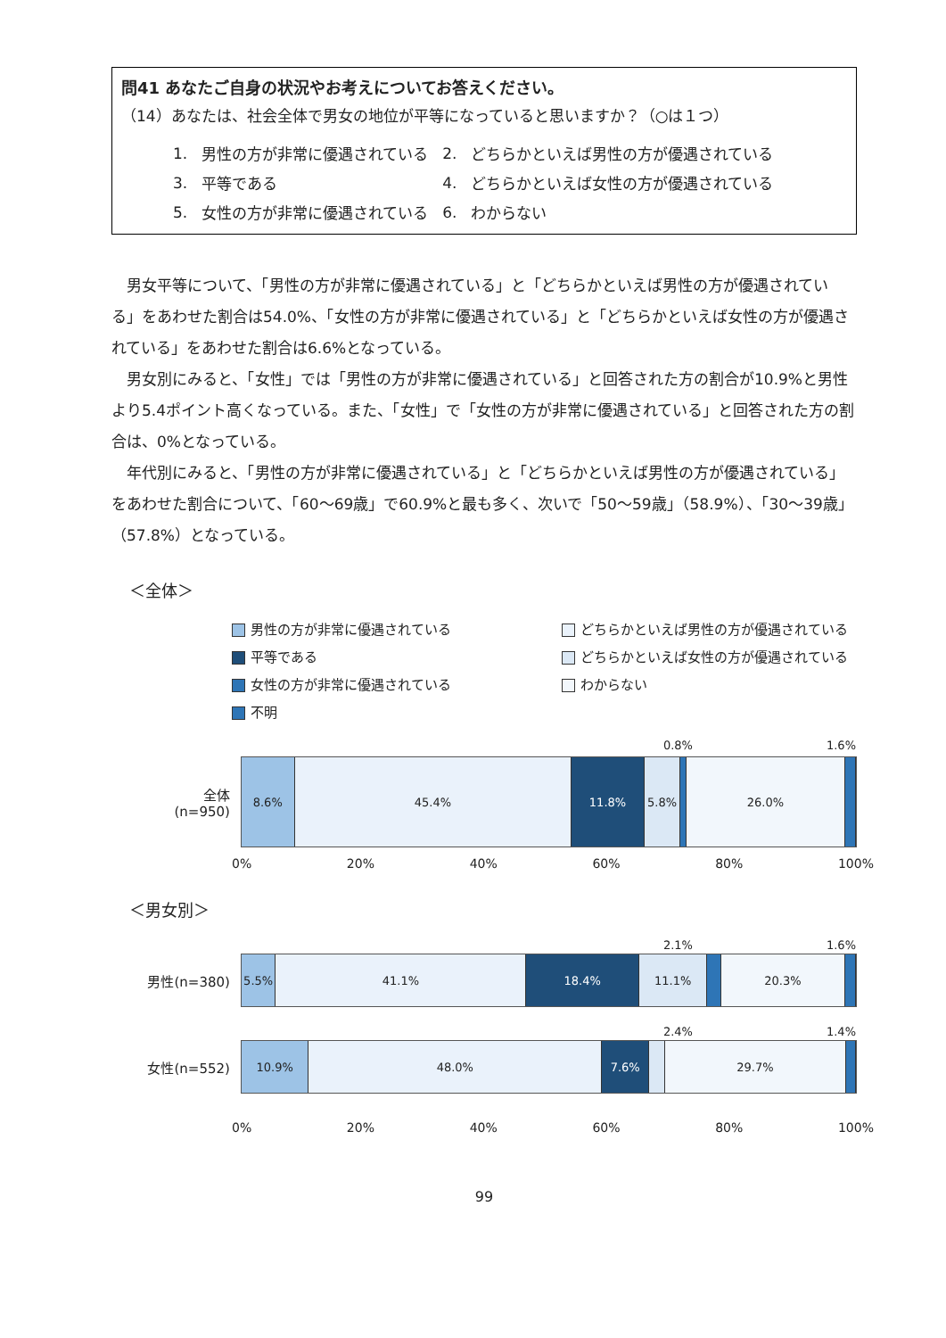問41 あなたご自身の状況やお考えについてお答えください。
（14）あなたは、社会全体で男女の地位が平等になっていると思いますか？（○は１つ）
| 1. | 男性の方が非常に優遇されている | 2. | どちらかといえば男性の方が優遇されている |
| 3. | 平等である | 4. | どちらかといえば女性の方が優遇されている |
| 5. | 女性の方が非常に優遇されている | 6. | わからない |
男女平等について、「男性の方が非常に優遇されている」と「どちらかといえば男性の方が優遇されている」をあわせた割合は54.0%、「女性の方が非常に優遇されている」と「どちらかといえば女性の方が優遇されている」をあわせた割合は6.6%となっている。
男女別にみると、「女性」では「男性の方が非常に優遇されている」と回答された方の割合が10.9%と男性より5.4ポイント高くなっている。また、「女性」で「女性の方が非常に優遇されている」と回答された方の割合は、0%となっている。
年代別にみると、「男性の方が非常に優遇されている」と「どちらかといえば男性の方が優遇されている」をあわせた割合について、「60～69歳」で60.9%と最も多く、次いで「50～59歳」（58.9%）、「30～39歳」（57.8%）となっている。
＜全体＞
男性の方が非常に優遇されている
どちらかといえば男性の方が優遇されている
平等である
どちらかといえば女性の方が優遇されている
女性の方が非常に優遇されている
わからない
不明
0.8% 1.6%
全体
(n=950)
8.6% 45.4% 11.8% 5.8% 26.0%
0% 20% 40% 60% 80% 100%
＜男女別＞
2.1% 1.6%
男性(n=380)
5.5% 41.1% 18.4% 11.1% 20.3%
2.4% 1.4%
女性(n=552)
10.9% 48.0% 7.6% 29.7%
0% 20% 40% 60% 80% 100%
99